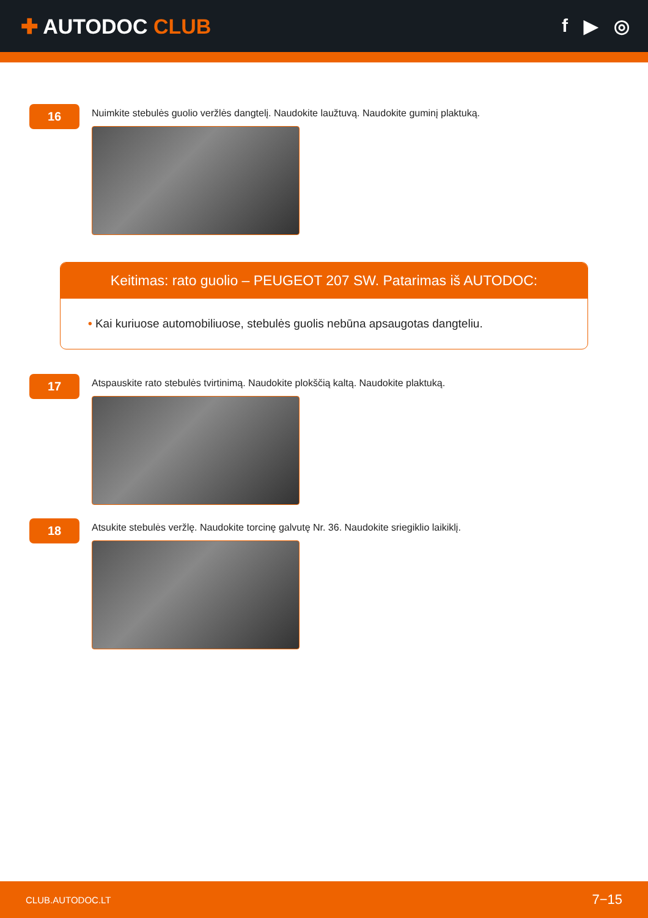✚ AUTODOC CLUB f ▶ ◎
16
Nuimkite stebulės guolio veržlės dangtelį. Naudokite laužtuvą. Naudokite guminį plaktuką.
Keitimas: rato guolio – PEUGEOT 207 SW. Patarimas iš AUTODOC:
• Kai kuriuose automobiliuose, stebulės guolis nebūna apsaugotas dangteliu.
17
Atspauskite rato stebulės tvirtinimą. Naudokite plokščią kaltą. Naudokite plaktuką.
18
Atsukite stebulės veržlę. Naudokite torcinę galvutę Nr. 36. Naudokite sriegiklio laikiklį.
CLUB.AUTODOC.LT 7−15